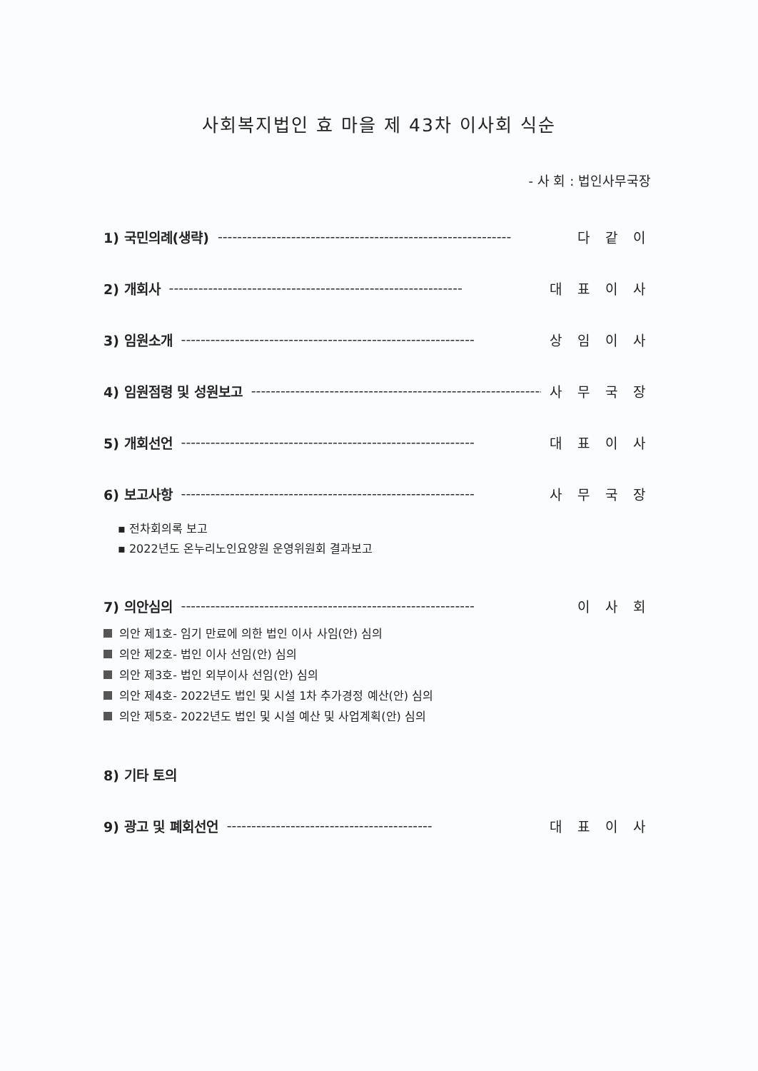사회복지법인 효 마을 제 43차 이사회 식순
- 사 회 : 법인사무국장
1) 국민의례(생략) ------------------------------------------------------------ 다 같 이
2) 개회사 ------------------------------------------------------------ 대 표 이 사
3) 임원소개 ------------------------------------------------------------ 상 임 이 사
4) 임원점령 및 성원보고 ------------------------------------------------------------ 사 무 국 장
5) 개회선언 ------------------------------------------------------------ 대 표 이 사
6) 보고사항 ------------------------------------------------------------ 사 무 국 장
▪ 전차회의록 보고
▪ 2022년도 온누리노인요양원 운영위원회 결과보고
7) 의안심의 ------------------------------------------------------------ 이 사 회
의안 제1호- 임기 만료에 의한 법인 이사 사임(안) 심의
의안 제2호- 법인 이사 선임(안) 심의
의안 제3호- 법인 외부이사 선임(안) 심의
의안 제4호- 2022년도 법인 및 시설 1차 추가경정 예산(안) 심의
의안 제5호- 2022년도 법인 및 시설 예산 및 사업계획(안) 심의
8) 기타 토의
9) 광고 및 폐회선언 ------------------------------------------ 대 표 이 사